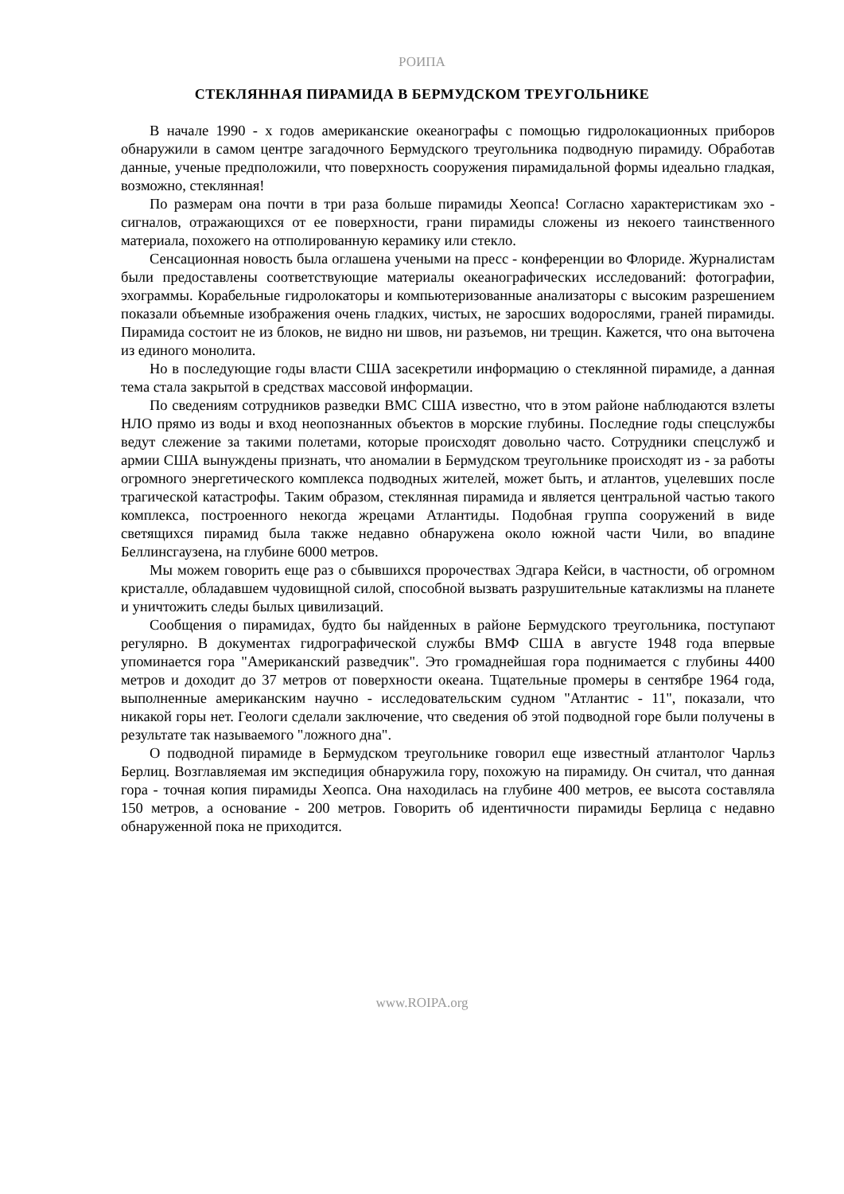РОИПА
СТЕКЛЯННАЯ ПИРАМИДА В БЕРМУДСКОМ ТРЕУГОЛЬНИКЕ
В начале 1990 - х годов американские океанографы с помощью гидролокационных приборов обнаружили в самом центре загадочного Бермудского треугольника подводную пирамиду. Обработав данные, ученые предположили, что поверхность сооружения пирамидальной формы идеально гладкая, возможно, стеклянная!
По размерам она почти в три раза больше пирамиды Хеопса! Согласно характеристикам эхо - сигналов, отражающихся от ее поверхности, грани пирамиды сложены из некоего таинственного материала, похожего на отполированную керамику или стекло.
Сенсационная новость была оглашена учеными на пресс - конференции во Флориде. Журналистам были предоставлены соответствующие материалы океанографических исследований: фотографии, эхограммы. Корабельные гидролокаторы и компьютеризованные анализаторы с высоким разрешением показали объемные изображения очень гладких, чистых, не заросших водорослями, граней пирамиды. Пирамида состоит не из блоков, не видно ни швов, ни разъемов, ни трещин. Кажется, что она выточена из единого монолита.
Но в последующие годы власти США засекретили информацию о стеклянной пирамиде, а данная тема стала закрытой в средствах массовой информации.
По сведениям сотрудников разведки ВМС США известно, что в этом районе наблюдаются взлеты НЛО прямо из воды и вход неопознанных объектов в морские глубины. Последние годы спецслужбы ведут слежение за такими полетами, которые происходят довольно часто. Сотрудники спецслужб и армии США вынуждены признать, что аномалии в Бермудском треугольнике происходят из - за работы огромного энергетического комплекса подводных жителей, может быть, и атлантов, уцелевших после трагической катастрофы. Таким образом, стеклянная пирамида и является центральной частью такого комплекса, построенного некогда жрецами Атлантиды. Подобная группа сооружений в виде светящихся пирамид была также недавно обнаружена около южной части Чили, во впадине Беллинсгаузена, на глубине 6000 метров.
Мы можем говорить еще раз о сбывшихся пророчествах Эдгара Кейси, в частности, об огромном кристалле, обладавшем чудовищной силой, способной вызвать разрушительные катаклизмы на планете и уничтожить следы былых цивилизаций.
Сообщения о пирамидах, будто бы найденных в районе Бермудского треугольника, поступают регулярно. В документах гидрографической службы ВМФ США в августе 1948 года впервые упоминается гора "Американский разведчик". Это громаднейшая гора поднимается с глубины 4400 метров и доходит до 37 метров от поверхности океана. Тщательные промеры в сентябре 1964 года, выполненные американским научно - исследовательским судном "Атлантис - 11", показали, что никакой горы нет. Геологи сделали заключение, что сведения об этой подводной горе были получены в результате так называемого "ложного дна".
О подводной пирамиде в Бермудском треугольнике говорил еще известный атлантолог Чарльз Берлиц. Возглавляемая им экспедиция обнаружила гору, похожую на пирамиду. Он считал, что данная гора - точная копия пирамиды Хеопса. Она находилась на глубине 400 метров, ее высота составляла 150 метров, а основание - 200 метров. Говорить об идентичности пирамиды Берлица с недавно обнаруженной пока не приходится.
www.ROIPA.org